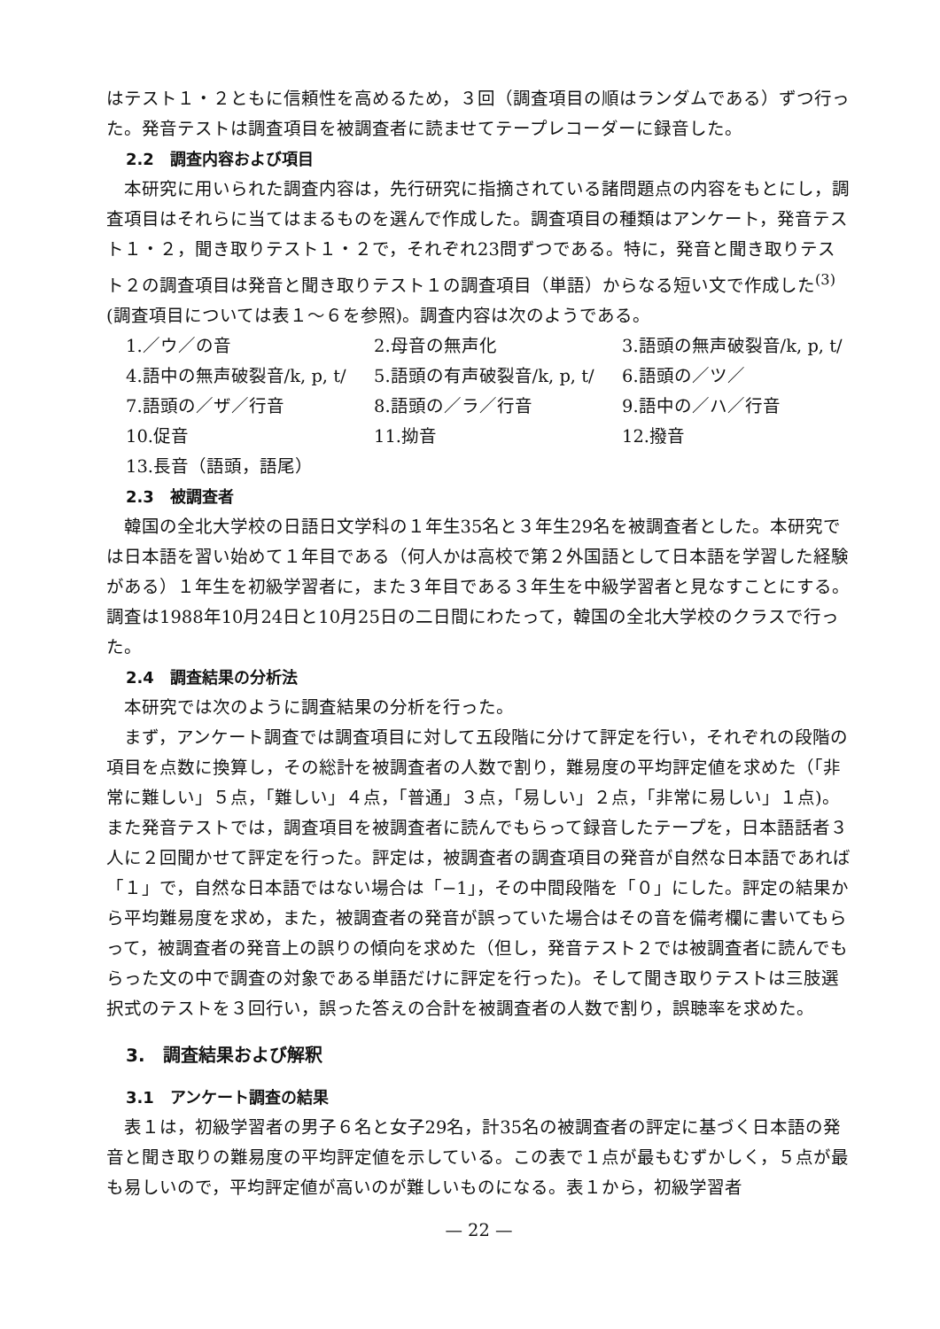はテスト１・２ともに信頼性を高めるため，３回（調査項目の順はランダムである）ずつ行った。発音テストは調査項目を被調査者に読ませてテープレコーダーに録音した。
2.2　調査内容および項目
本研究に用いられた調査内容は，先行研究に指摘されている諸問題点の内容をもとにし，調査項目はそれらに当てはまるものを選んで作成した。調査項目の種類はアンケート，発音テスト１・２，聞き取りテスト１・２で，それぞれ23問ずつである。特に，発音と聞き取りテスト２の調査項目は発音と聞き取りテスト１の調査項目（単語）からなる短い文で作成した<sup>(3)</sup>(調査項目については表１～６を参照)。調査内容は次のようである。
1.／ウ／の音
2.母音の無声化
3.語頭の無声破裂音/k, p, t/
4.語中の無声破裂音/k, p, t/
5.語頭の有声破裂音/k, p, t/
6.語頭の／ツ／
7.語頭の／ザ／行音
8.語頭の／ラ／行音
9.語中の／ハ／行音
10.促音
11.拗音
12.撥音
13.長音（語頭，語尾）
2.3　被調査者
韓国の全北大学校の日語日文学科の１年生35名と３年生29名を被調査者とした。本研究では日本語を習い始めて１年目である（何人かは高校で第２外国語として日本語を学習した経験がある）１年生を初級学習者に，また３年目である３年生を中級学習者と見なすことにする。調査は1988年10月24日と10月25日の二日間にわたって，韓国の全北大学校のクラスで行った。
2.4　調査結果の分析法
本研究では次のように調査結果の分析を行った。
まず，アンケート調査では調査項目に対して五段階に分けて評定を行い，それぞれの段階の項目を点数に換算し，その総計を被調査者の人数で割り，難易度の平均評定値を求めた（「非常に難しい」５点，「難しい」４点，「普通」３点，「易しい」２点，「非常に易しい」１点)。また発音テストでは，調査項目を被調査者に読んでもらって録音したテープを，日本語話者３人に２回聞かせて評定を行った。評定は，被調査者の調査項目の発音が自然な日本語であれば「１」で，自然な日本語ではない場合は「−1」，その中間段階を「０」にした。評定の結果から平均難易度を求め，また，被調査者の発音が誤っていた場合はその音を備考欄に書いてもらって，被調査者の発音上の誤りの傾向を求めた（但し，発音テスト２では被調査者に読んでもらった文の中で調査の対象である単語だけに評定を行った)。そして聞き取りテストは三肢選択式のテストを３回行い，誤った答えの合計を被調査者の人数で割り，誤聴率を求めた。
3.　調査結果および解釈
3.1　アンケート調査の結果
表１は，初級学習者の男子６名と女子29名，計35名の被調査者の評定に基づく日本語の発音と聞き取りの難易度の平均評定値を示している。この表で１点が最もむずかしく，５点が最も易しいので，平均評定値が高いのが難しいものになる。表１から，初級学習者
— 22 —